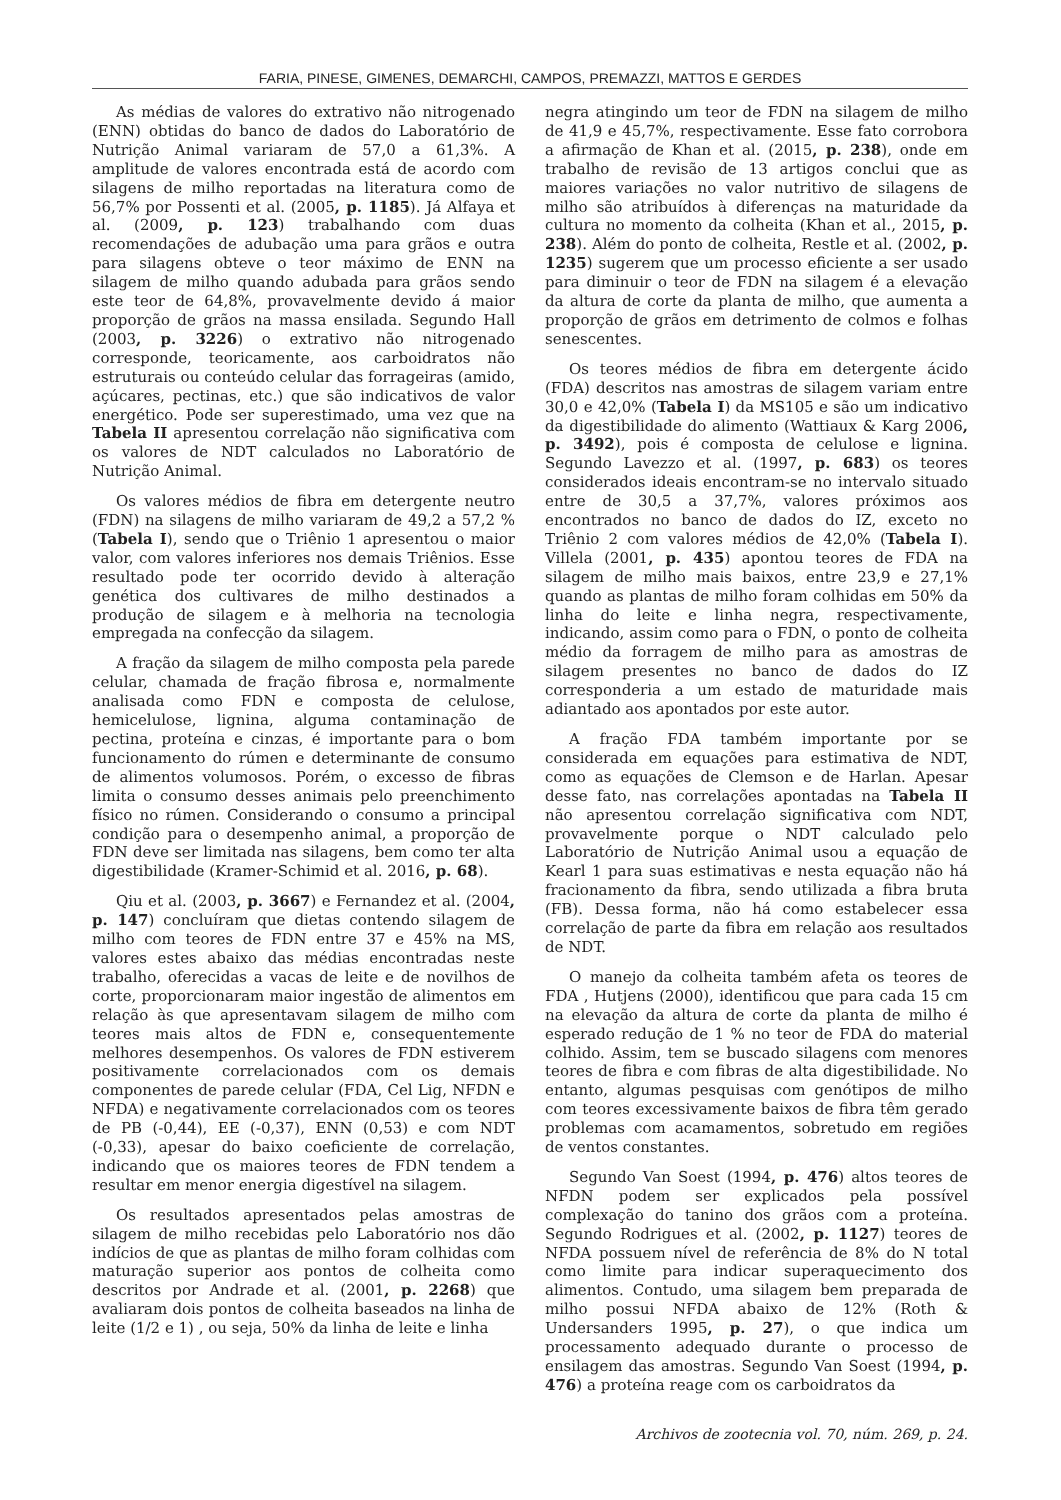FARIA, PINESE, GIMENES, DEMARCHI, CAMPOS, PREMAZZI, MATTOS E GERDES
As médias de valores do extrativo não nitrogenado (ENN) obtidas do banco de dados do Laboratório de Nutrição Animal variaram de 57,0 a 61,3%. A amplitude de valores encontrada está de acordo com silagens de milho reportadas na literatura como de 56,7% por Possenti et al. (2005, p. 1185). Já Alfaya et al. (2009, p. 123) trabalhando com duas recomendações de adubação uma para grãos e outra para silagens obteve o teor máximo de ENN na silagem de milho quando adubada para grãos sendo este teor de 64,8%, provavelmente devido á maior proporção de grãos na massa ensilada. Segundo Hall (2003, p. 3226) o extrativo não nitrogenado corresponde, teoricamente, aos carboidratos não estruturais ou conteúdo celular das forrageiras (amido, açúcares, pectinas, etc.) que são indicativos de valor energético. Pode ser superestimado, uma vez que na Tabela II apresentou correlação não significativa com os valores de NDT calculados no Laboratório de Nutrição Animal.
Os valores médios de fibra em detergente neutro (FDN) na silagens de milho variaram de 49,2 a 57,2 % (Tabela I), sendo que o Triênio 1 apresentou o maior valor, com valores inferiores nos demais Triênios. Esse resultado pode ter ocorrido devido à alteração genética dos cultivares de milho destinados a produção de silagem e à melhoria na tecnologia empregada na confecção da silagem.
A fração da silagem de milho composta pela parede celular, chamada de fração fibrosa e, normalmente analisada como FDN e composta de celulose, hemicelulose, lignina, alguma contaminação de pectina, proteína e cinzas, é importante para o bom funcionamento do rúmen e determinante de consumo de alimentos volumosos. Porém, o excesso de fibras limita o consumo desses animais pelo preenchimento físico no rúmen. Considerando o consumo a principal condição para o desempenho animal, a proporção de FDN deve ser limitada nas silagens, bem como ter alta digestibilidade (Kramer-Schimid et al. 2016, p. 68).
Qiu et al. (2003, p. 3667) e Fernandez et al. (2004, p. 147) concluíram que dietas contendo silagem de milho com teores de FDN entre 37 e 45% na MS, valores estes abaixo das médias encontradas neste trabalho, oferecidas a vacas de leite e de novilhos de corte, proporcionaram maior ingestão de alimentos em relação às que apresentavam silagem de milho com teores mais altos de FDN e, consequentemente melhores desempenhos. Os valores de FDN estiverem positivamente correlacionados com os demais componentes de parede celular (FDA, Cel Lig, NFDN e NFDA) e negativamente correlacionados com os teores de PB (-0,44), EE (-0,37), ENN (0,53) e com NDT (-0,33), apesar do baixo coeficiente de correlação, indicando que os maiores teores de FDN tendem a resultar em menor energia digestível na silagem.
Os resultados apresentados pelas amostras de silagem de milho recebidas pelo Laboratório nos dão indícios de que as plantas de milho foram colhidas com maturação superior aos pontos de colheita como descritos por Andrade et al. (2001, p. 2268) que avaliaram dois pontos de colheita baseados na linha de leite (1/2 e 1) , ou seja, 50% da linha de leite e linha
negra atingindo um teor de FDN na silagem de milho de 41,9 e 45,7%, respectivamente. Esse fato corrobora a afirmação de Khan et al. (2015, p. 238), onde em trabalho de revisão de 13 artigos conclui que as maiores variações no valor nutritivo de silagens de milho são atribuídos à diferenças na maturidade da cultura no momento da colheita (Khan et al., 2015, p. 238). Além do ponto de colheita, Restle et al. (2002, p. 1235) sugerem que um processo eficiente a ser usado para diminuir o teor de FDN na silagem é a elevação da altura de corte da planta de milho, que aumenta a proporção de grãos em detrimento de colmos e folhas senescentes.
Os teores médios de fibra em detergente ácido (FDA) descritos nas amostras de silagem variam entre 30,0 e 42,0% (Tabela I) da MS105 e são um indicativo da digestibilidade do alimento (Wattiaux & Karg 2006, p. 3492), pois é composta de celulose e lignina. Segundo Lavezzo et al. (1997, p. 683) os teores considerados ideais encontram-se no intervalo situado entre de 30,5 a 37,7%, valores próximos aos encontrados no banco de dados do IZ, exceto no Triênio 2 com valores médios de 42,0% (Tabela I). Villela (2001, p. 435) apontou teores de FDA na silagem de milho mais baixos, entre 23,9 e 27,1% quando as plantas de milho foram colhidas em 50% da linha do leite e linha negra, respectivamente, indicando, assim como para o FDN, o ponto de colheita médio da forragem de milho para as amostras de silagem presentes no banco de dados do IZ corresponderia a um estado de maturidade mais adiantado aos apontados por este autor.
A fração FDA também importante por se considerada em equações para estimativa de NDT, como as equações de Clemson e de Harlan. Apesar desse fato, nas correlações apontadas na Tabela II não apresentou correlação significativa com NDT, provavelmente porque o NDT calculado pelo Laboratório de Nutrição Animal usou a equação de Kearl 1 para suas estimativas e nesta equação não há fracionamento da fibra, sendo utilizada a fibra bruta (FB). Dessa forma, não há como estabelecer essa correlação de parte da fibra em relação aos resultados de NDT.
O manejo da colheita também afeta os teores de FDA , Hutjens (2000), identificou que para cada 15 cm na elevação da altura de corte da planta de milho é esperado redução de 1 % no teor de FDA do material colhido. Assim, tem se buscado silagens com menores teores de fibra e com fibras de alta digestibilidade. No entanto, algumas pesquisas com genótipos de milho com teores excessivamente baixos de fibra têm gerado problemas com acamamentos, sobretudo em regiões de ventos constantes.
Segundo Van Soest (1994, p. 476) altos teores de NFDN podem ser explicados pela possível complexação do tanino dos grãos com a proteína. Segundo Rodrigues et al. (2002, p. 1127) teores de NFDA possuem nível de referência de 8% do N total como limite para indicar superaquecimento dos alimentos. Contudo, uma silagem bem preparada de milho possui NFDA abaixo de 12% (Roth & Undersanders 1995, p. 27), o que indica um processamento adequado durante o processo de ensilagem das amostras. Segundo Van Soest (1994, p. 476) a proteína reage com os carboidratos da
Archivos de zootecnia vol. 70, núm. 269, p. 24.